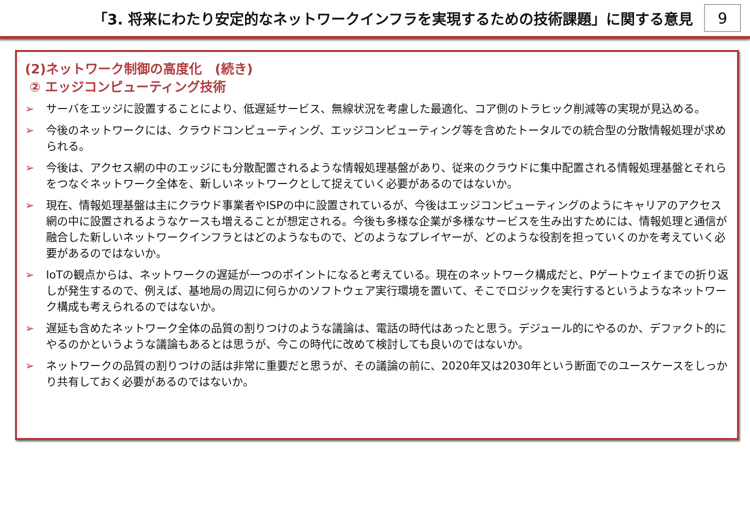「3. 将来にわたり安定的なネットワークインフラを実現するための技術課題」に関する意見
9
(2)ネットワーク制御の高度化　(続き)
② エッジコンピューティング技術
➢ サーバをエッジに設置することにより、低遅延サービス、無線状況を考慮した最適化、コア側のトラヒック削減等の実現が見込める。
➢ 今後のネットワークには、クラウドコンピューティング、エッジコンピューティング等を含めたトータルでの統合型の分散情報処理が求められる。
➢ 今後は、アクセス網の中のエッジにも分散配置されるような情報処理基盤があり、従来のクラウドに集中配置される情報処理基盤とそれらをつなぐネットワーク全体を、新しいネットワークとして捉えていく必要があるのではないか。
➢ 現在、情報処理基盤は主にクラウド事業者やISPの中に設置されているが、今後はエッジコンピューティングのようにキャリアのアクセス網の中に設置されるようなケースも増えることが想定される。今後も多様な企業が多様なサービスを生み出すためには、情報処理と通信が融合した新しいネットワークインフラとはどのようなもので、どのようなプレイヤーが、どのような役割を担っていくのかを考えていく必要があるのではないか。
➢ IoTの観点からは、ネットワークの遅延が一つのポイントになると考えている。現在のネットワーク構成だと、Pゲートウェイまでの折り返しが発生するので、例えば、基地局の周辺に何らかのソフトウェア実行環境を置いて、そこでロジックを実行するというようなネットワーク構成も考えられるのではないか。
➢ 遅延も含めたネットワーク全体の品質の割りつけのような議論は、電話の時代はあったと思う。デジュール的にやるのか、デファクト的にやるのかというような議論もあるとは思うが、今この時代に改めて検討しても良いのではないか。
➢ ネットワークの品質の割りつけの話は非常に重要だと思うが、その議論の前に、2020年又は2030年という断面でのユースケースをしっかり共有しておく必要があるのではないか。